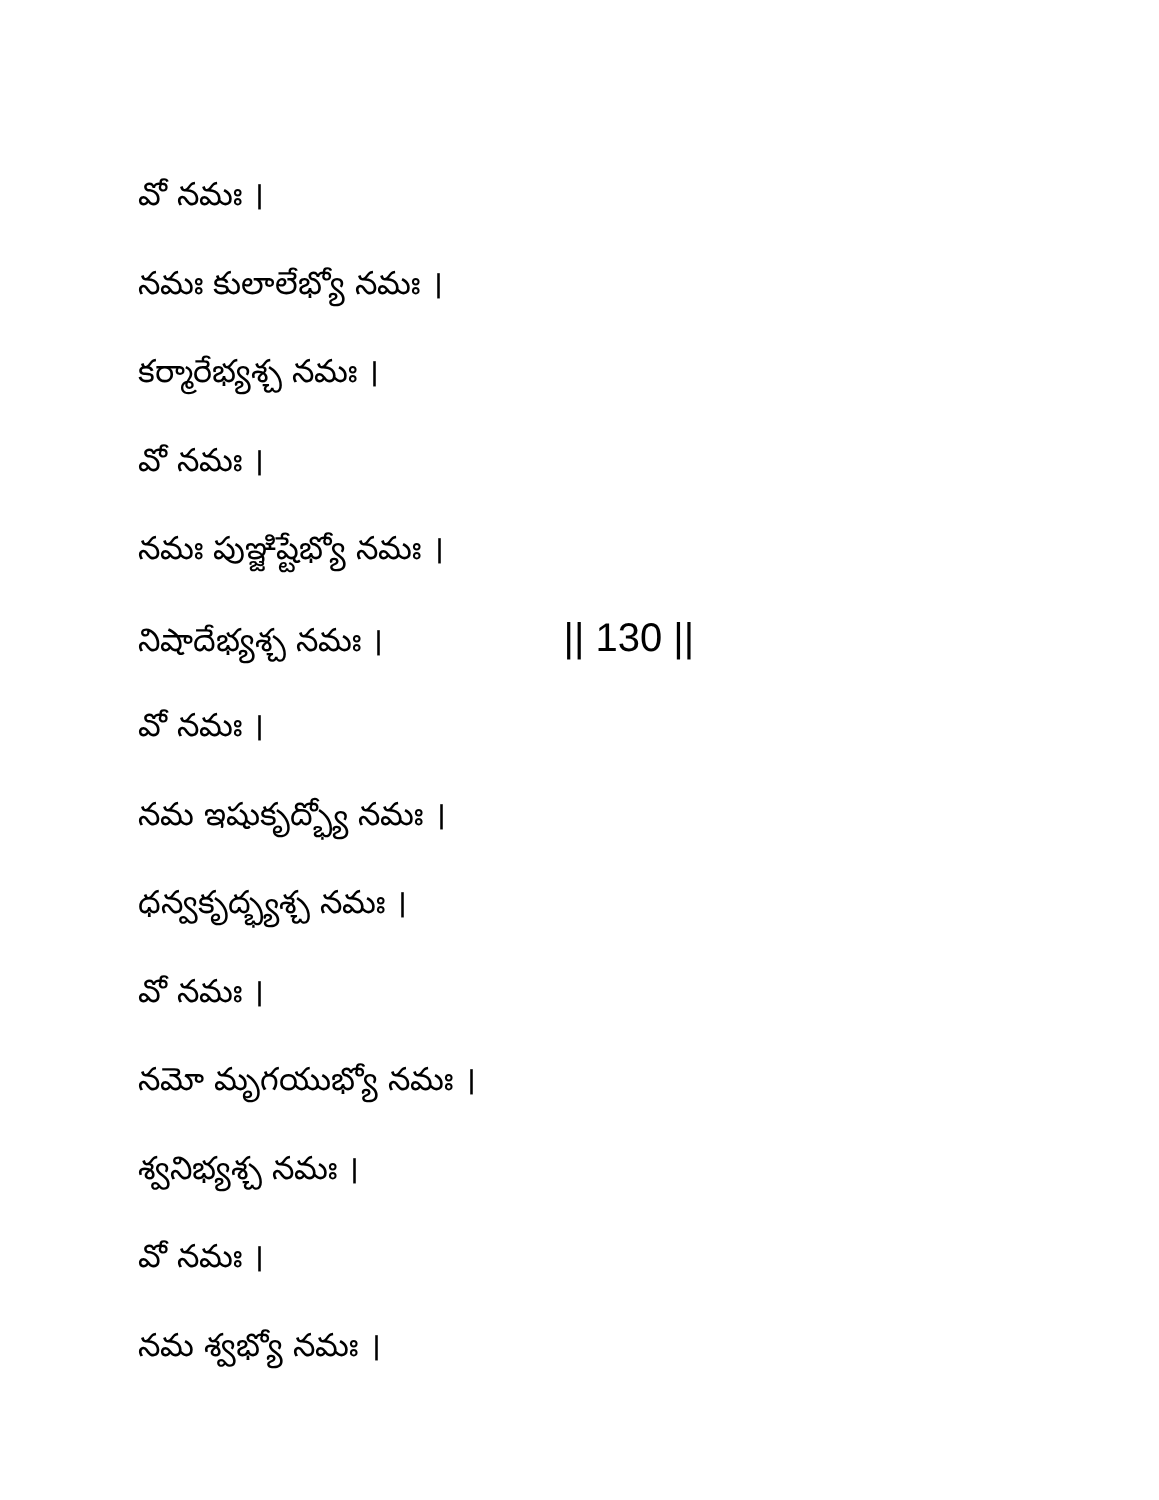వో నమః ।
నమః కులాలేభ్యో నమః ।
కర్మారేభ్యశ్చ నమః ।
వో నమః ।
నమః పుఞ్జిష్టేభ్యో నమః ।
నిషాదేభ్యశ్చ నమః । || 130 ||
వో నమః ।
నమ ఇషుకృద్భ్యో నమః ।
ధన్వకృద్భ్యశ్చ నమః ।
వో నమః ।
నమో మృగయుభ్యో నమః ।
శ్వనిభ్యశ్చ నమః ।
వో నమః ।
నమ శ్వభ్యో నమః ।